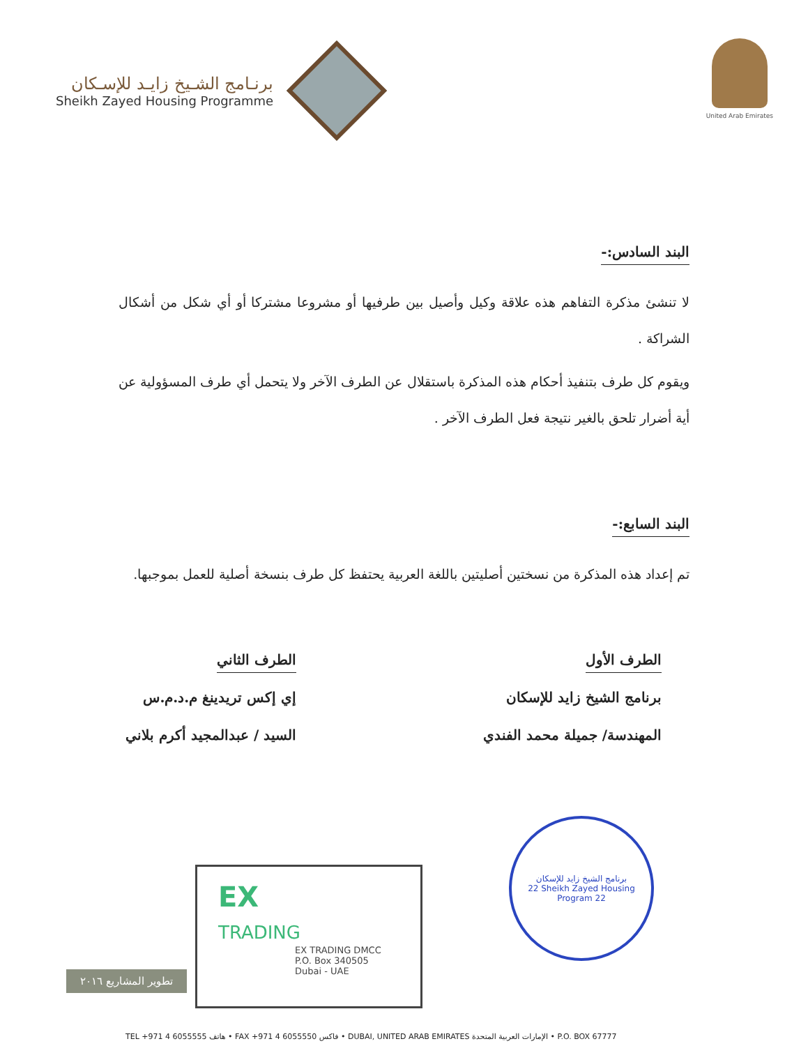برنـامج الشـيخ زايـد للإسـكان
Sheikh Zayed Housing Programme
United Arab Emirates
البند السادس:-
لا تنشئ مذكرة التفاهم هذه علاقة وكيل وأصيل بين طرفيها أو مشروعا مشتركا أو أي شكل من أشكال الشراكة .
ويقوم كل طرف بتنفيذ أحكام هذه المذكرة باستقلال عن الطرف الآخر ولا يتحمل أي طرف المسؤولية عن أية أضرار تلحق بالغير نتيجة فعل الطرف الآخر .
البند السابع:-
تم إعداد هذه المذكرة من نسختين أصليتين باللغة العربية يحتفظ كل طرف بنسخة أصلية للعمل بموجبها.
الطرف الأول
برنامج الشيخ زايد للإسكان
المهندسة/ جميلة محمد الفندي
الطرف الثاني
إي إكس تريدينغ م.د.م.س
السيد / عبدالمجيد أكرم بلاني
تطوير المشاريع ٢٠١٦
EX
TRADING
EX TRADING DMCC
P.O. Box 340505
Dubai - UAE
برنامج الشيخ زايد للإسكان
22 Sheikh Zayed Housing Program 22
TEL +971 4 6055555 هاتف • FAX +971 4 6055550 فاكس • DUBAI, UNITED ARAB EMIRATES الإمارات العربية المتحدة • P.O. BOX 67777